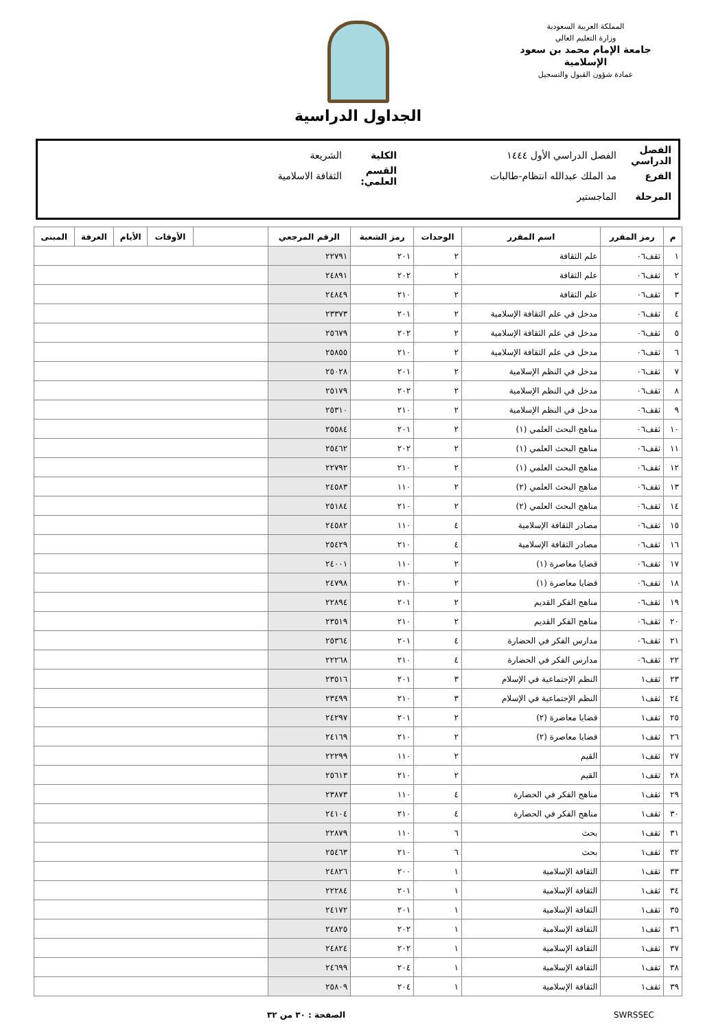المملكة العربية السعودية
وزارة التعليم العالي
جامعة الإمام محمد بن سعود الإسلامية
عمادة شؤون القبول والتسجيل
الجداول الدراسية
الفصل الدراسي الفصل الدراسي الأول ١٤٤٤ الكلية الشريعة
الفرع مد الملك عبدالله انتظام-طالبات القسم العلمي: الثقافة الاسلامية
المرحلة الماجستير
| م | رمز المقرر | اسم المقرر | الوحدات | رمز الشعبة | الرقم المرجعي | | الأوقات | الأيام | الغرفة | المبنى |
| --- | --- | --- | --- | --- | --- | --- | --- | --- | --- | --- |
| ١ | ثقف٠٦ | علم الثقافة | ٢ | ٢٠١ | ٢٢٧٩١ | | | | | |
| ٢ | ثقف٠٦ | علم الثقافة | ٢ | ٢٠٢ | ٢٤٨٩١ | | | | | |
| ٣ | ثقف٠٦ | علم الثقافة | ٢ | ٢١٠ | ٢٤٨٤٩ | | | | | |
| ٤ | ثقف٠٦ | مدخل في علم الثقافة الإسلامية | ٢ | ٢٠١ | ٢٣٣٧٣ | | | | | |
| ٥ | ثقف٠٦ | مدخل في علم الثقافة الإسلامية | ٢ | ٢٠٢ | ٢٥٦٧٩ | | | | | |
| ٦ | ثقف٠٦ | مدخل في علم الثقافة الإسلامية | ٢ | ٢١٠ | ٢٥٨٥٥ | | | | | |
| ٧ | ثقف٠٦ | مدخل في النظم الإسلامية | ٢ | ٢٠١ | ٢٥٠٢٨ | | | | | |
| ٨ | ثقف٠٦ | مدخل في النظم الإسلامية | ٢ | ٢٠٢ | ٢٥١٧٩ | | | | | |
| ٩ | ثقف٠٦ | مدخل في النظم الإسلامية | ٢ | ٢١٠ | ٢٥٣١٠ | | | | | |
| ١٠ | ثقف٠٦ | مناهج البحث العلمي (١) | ٢ | ٢٠١ | ٢٥٥٨٤ | | | | | |
| ١١ | ثقف٠٦ | مناهج البحث العلمي (١) | ٢ | ٢٠٢ | ٢٥٤٦٢ | | | | | |
| ١٢ | ثقف٠٦ | مناهج البحث العلمي (١) | ٢ | ٢١٠ | ٢٢٧٩٢ | | | | | |
| ١٣ | ثقف٠٦ | مناهج البحث العلمي (٢) | ٢ | ١١٠ | ٢٤٥٨٣ | | | | | |
| ١٤ | ثقف٠٦ | مناهج البحث العلمي (٢) | ٢ | ٢١٠ | ٢٥١٨٤ | | | | | |
| ١٥ | ثقف٠٦ | مصادر الثقافة الإسلامية | ٤ | ١١٠ | ٢٤٥٨٢ | | | | | |
| ١٦ | ثقف٠٦ | مصادر الثقافة الإسلامية | ٤ | ٢١٠ | ٢٥٤٢٩ | | | | | |
| ١٧ | ثقف٠٦ | قضايا معاصرة (١) | ٢ | ١١٠ | ٢٤٠٠١ | | | | | |
| ١٨ | ثقف٠٦ | قضايا معاصرة (١) | ٢ | ٢١٠ | ٢٤٧٩٨ | | | | | |
| ١٩ | ثقف٠٦ | مناهج الفكر القديم | ٢ | ٢٠١ | ٢٢٨٩٤ | | | | | |
| ٢٠ | ثقف٠٦ | مناهج الفكر القديم | ٢ | ٢١٠ | ٢٣٥١٩ | | | | | |
| ٢١ | ثقف٠٦ | مدارس الفكر في الحضارة | ٤ | ٢٠١ | ٢٥٣٦٤ | | | | | |
| ٢٢ | ثقف٠٦ | مدارس الفكر في الحضارة | ٤ | ٢١٠ | ٢٢٢٦٨ | | | | | |
| ٢٣ | ثقف١ | النظم الإجتماعية في الإسلام | ٣ | ٢٠١ | ٢٣٥١٦ | | | | | |
| ٢٤ | ثقف١ | النظم الإجتماعية في الإسلام | ٣ | ٢١٠ | ٢٣٤٩٩ | | | | | |
| ٢٥ | ثقف١ | قضايا معاصرة (٢) | ٢ | ٢٠١ | ٢٤٢٩٧ | | | | | |
| ٢٦ | ثقف١ | قضايا معاصرة (٢) | ٢ | ٢١٠ | ٢٤١٦٩ | | | | | |
| ٢٧ | ثقف١ | القيم | ٢ | ١١٠ | ٢٢٢٩٩ | | | | | |
| ٢٨ | ثقف١ | القيم | ٢ | ٢١٠ | ٢٥٦١٣ | | | | | |
| ٢٩ | ثقف١ | مناهج الفكر في الحضارة | ٤ | ١١٠ | ٢٣٨٧٣ | | | | | |
| ٣٠ | ثقف١ | مناهج الفكر في الحضارة | ٤ | ٢١٠ | ٢٤١٠٤ | | | | | |
| ٣١ | ثقف١ | بحث | ٦ | ١١٠ | ٢٢٨٧٩ | | | | | |
| ٣٢ | ثقف١ | بحث | ٦ | ٢١٠ | ٢٥٤٦٣ | | | | | |
| ٣٣ | ثقف١ | الثقافة الإسلامية | ١ | ٢٠٠ | ٢٤٨٢٦ | | | | | |
| ٣٤ | ثقف١ | الثقافة الإسلامية | ١ | ٢٠١ | ٢٢٢٨٤ | | | | | |
| ٣٥ | ثقف١ | الثقافة الإسلامية | ١ | ٢٠١ | ٢٤١٧٢ | | | | | |
| ٣٦ | ثقف١ | الثقافة الإسلامية | ١ | ٢٠٢ | ٢٤٨٢٥ | | | | | |
| ٣٧ | ثقف١ | الثقافة الإسلامية | ١ | ٢٠٢ | ٢٤٨٢٤ | | | | | |
| ٣٨ | ثقف١ | الثقافة الإسلامية | ١ | ٢٠٤ | ٢٤٦٩٩ | | | | | |
| ٣٩ | ثقف١ | الثقافة الإسلامية | ١ | ٢٠٤ | ٢٥٨٠٩ | | | | | |
SWRSSEC الصفحة : ٣٠ من ٣٢